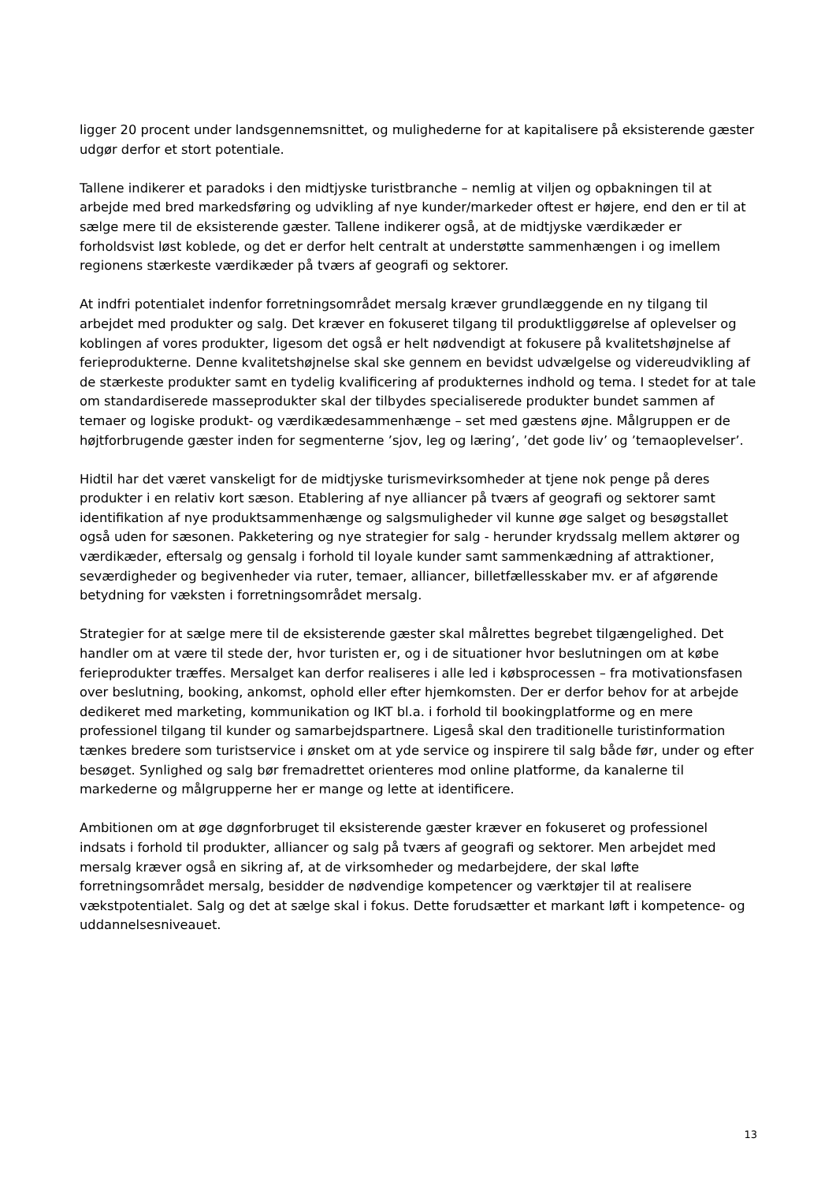ligger 20 procent under landsgennemsnittet, og mulighederne for at kapitalisere på eksisterende gæster udgør derfor et stort potentiale.
Tallene indikerer et paradoks i den midtjyske turistbranche – nemlig at viljen og opbakningen til at arbejde med bred markedsføring og udvikling af nye kunder/markeder oftest er højere, end den er til at sælge mere til de eksisterende gæster. Tallene indikerer også, at de midtjyske værdikæder er forholdsvist løst koblede, og det er derfor helt centralt at understøtte sammenhængen i og imellem regionens stærkeste værdikæder på tværs af geografi og sektorer.
At indfri potentialet indenfor forretningsområdet mersalg kræver grundlæggende en ny tilgang til arbejdet med produkter og salg. Det kræver en fokuseret tilgang til produktliggørelse af oplevelser og koblingen af vores produkter, ligesom det også er helt nødvendigt at fokusere på kvalitetshøjnelse af ferieprodukterne. Denne kvalitetshøjnelse skal ske gennem en bevidst udvælgelse og videreudvikling af de stærkeste produkter samt en tydelig kvalificering af produkternes indhold og tema. I stedet for at tale om standardiserede masseprodukter skal der tilbydes specialiserede produkter bundet sammen af temaer og logiske produkt- og værdikædesammenhænge – set med gæstens øjne. Målgruppen er de højtforbrugende gæster inden for segmenterne ’sjov, leg og læring’, ’det gode liv’ og ’temaoplevelser’.
Hidtil har det været vanskeligt for de midtjyske turismevirksomheder at tjene nok penge på deres produkter i en relativ kort sæson. Etablering af nye alliancer på tværs af geografi og sektorer samt identifikation af nye produktsammenhænge og salgsmuligheder vil kunne øge salget og besøgstallet også uden for sæsonen. Pakketering og nye strategier for salg - herunder krydssalg mellem aktører og værdikæder, eftersalg og gensalg i forhold til loyale kunder samt sammenkædning af attraktioner, seværdigheder og begivenheder via ruter, temaer, alliancer, billetfællesskaber mv. er af afgørende betydning for væksten i forretningsområdet mersalg.
Strategier for at sælge mere til de eksisterende gæster skal målrettes begrebet tilgængelighed. Det handler om at være til stede der, hvor turisten er, og i de situationer hvor beslutningen om at købe ferieprodukter træffes. Mersalget kan derfor realiseres i alle led i købsprocessen – fra motivationsfasen over beslutning, booking, ankomst, ophold eller efter hjemkomsten. Der er derfor behov for at arbejde dedikeret med marketing, kommunikation og IKT bl.a. i forhold til bookingplatforme og en mere professionel tilgang til kunder og samarbejdspartnere. Ligeså skal den traditionelle turistinformation tænkes bredere som turistservice i ønsket om at yde service og inspirere til salg både før, under og efter besøget. Synlighed og salg bør fremadrettet orienteres mod online platforme, da kanalerne til markederne og målgrupperne her er mange og lette at identificere.
Ambitionen om at øge døgnforbruget til eksisterende gæster kræver en fokuseret og professionel indsats i forhold til produkter, alliancer og salg på tværs af geografi og sektorer. Men arbejdet med mersalg kræver også en sikring af, at de virksomheder og medarbejdere, der skal løfte forretningsområdet mersalg, besidder de nødvendige kompetencer og værktøjer til at realisere vækstpotentialet. Salg og det at sælge skal i fokus. Dette forudsætter et markant løft i kompetence- og uddannelsesniveauet.
13